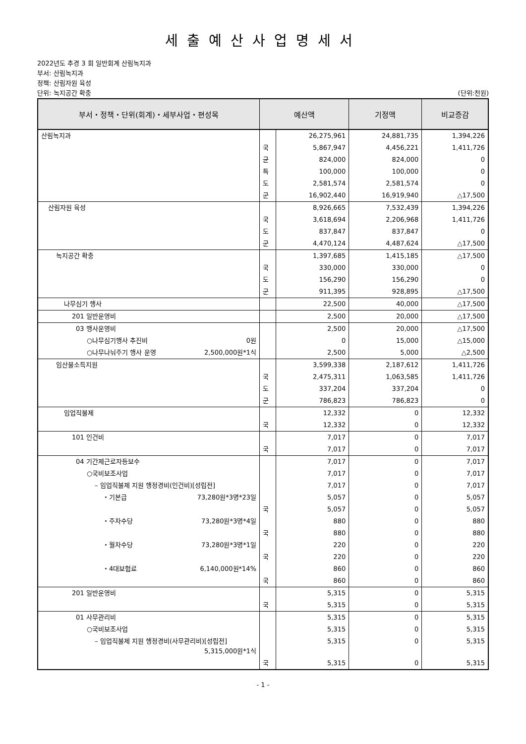세출예산사업명세서
2022년도 추경 3 회 일반회계 산림녹지과
부서: 산림녹지과
정책: 산림자원 육성
단위: 녹지공간 확충 (단위:천원)
| 부서・정책・단위(회계)・세부사업・편성목 | 예산액 | | 기정액 | 비교증감 |
| --- | --- | --- | --- | --- |
| 산림녹지과 | | 26,275,961 | 24,881,735 | 1,394,226 |
| | 국 | 5,867,947 | 4,456,221 | 1,411,726 |
| | 균 | 824,000 | 824,000 | 0 |
| | 특 | 100,000 | 100,000 | 0 |
| | 도 | 2,581,574 | 2,581,574 | 0 |
| | 군 | 16,902,440 | 16,919,940 | △17,500 |
| 산림자원 육성 | | 8,926,665 | 7,532,439 | 1,394,226 |
| | 국 | 3,618,694 | 2,206,968 | 1,411,726 |
| | 도 | 837,847 | 837,847 | 0 |
| | 군 | 4,470,124 | 4,487,624 | △17,500 |
| 녹지공간 확충 | | 1,397,685 | 1,415,185 | △17,500 |
| | 국 | 330,000 | 330,000 | 0 |
| | 도 | 156,290 | 156,290 | 0 |
| | 군 | 911,395 | 928,895 | △17,500 |
| 나무심기 행사 | | 22,500 | 40,000 | △17,500 |
| 201 일반운영비 | | 2,500 | 20,000 | △17,500 |
| 03 행사운영비 | | 2,500 | 20,000 | △17,500 |
| ○나무심기행사 추진비 0원 | | 0 | 15,000 | △15,000 |
| ○나무나눠주기 행사 운영 2,500,000원*1식 | | 2,500 | 5,000 | △2,500 |
| 임산물소득지원 | | 3,599,338 | 2,187,612 | 1,411,726 |
| | 국 | 2,475,311 | 1,063,585 | 1,411,726 |
| | 도 | 337,204 | 337,204 | 0 |
| | 군 | 786,823 | 786,823 | 0 |
| 임업직불제 | | 12,332 | 0 | 12,332 |
| | 국 | 12,332 | 0 | 12,332 |
| 101 인건비 | | 7,017 | 0 | 7,017 |
| | 국 | 7,017 | 0 | 7,017 |
| 04 기간제근로자등보수 | | 7,017 | 0 | 7,017 |
| ○국비보조사업 | | 7,017 | 0 | 7,017 |
| – 임업직불제 지원 행정경비(인건비)[성립전] | | 7,017 | 0 | 7,017 |
| ・기본급 73,280원*3명*23일 | | 5,057 | 0 | 5,057 |
| | 국 | 5,057 | 0 | 5,057 |
| ・주차수당 73,280원*3명*4일 | | 880 | 0 | 880 |
| | 국 | 880 | 0 | 880 |
| ・월차수당 73,280원*3명*1일 | | 220 | 0 | 220 |
| | 국 | 220 | 0 | 220 |
| ・4대보험료 6,140,000원*14% | | 860 | 0 | 860 |
| | 국 | 860 | 0 | 860 |
| 201 일반운영비 | | 5,315 | 0 | 5,315 |
| | 국 | 5,315 | 0 | 5,315 |
| 01 사무관리비 | | 5,315 | 0 | 5,315 |
| ○국비보조사업 | | 5,315 | 0 | 5,315 |
| – 임업직불제 지원 행정경비(사무관리비)[성립전] 5,315,000원*1식 | | 5,315 | 0 | 5,315 |
| | 국 | 5,315 | 0 | 5,315 |
- 1 -